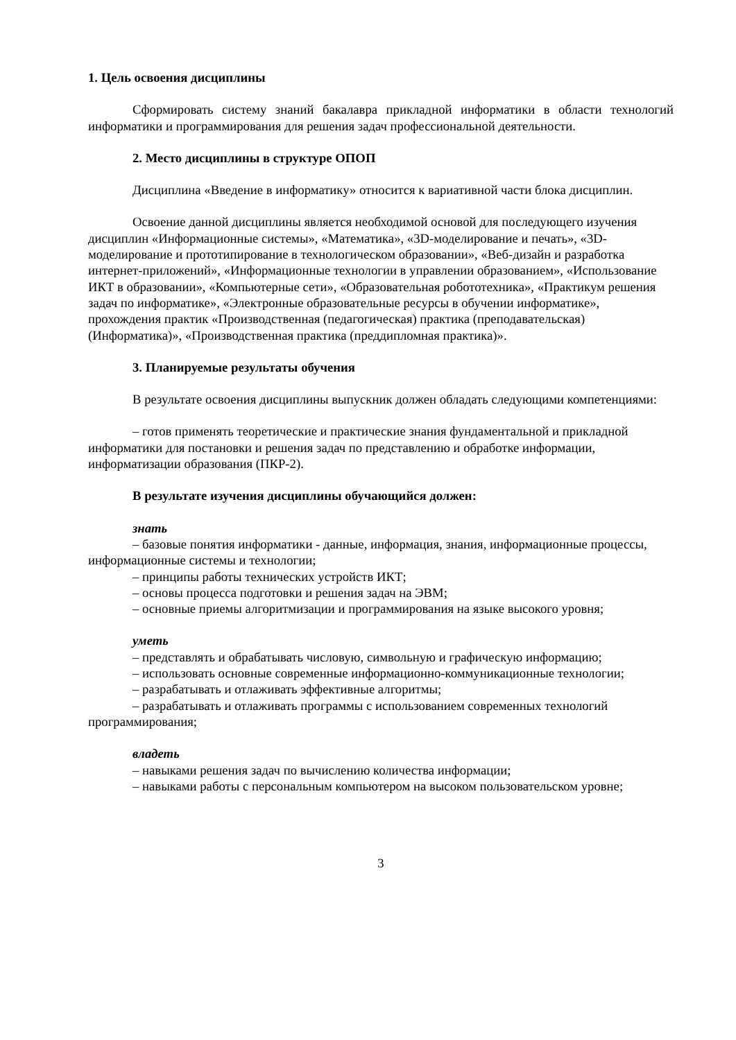1. Цель освоения дисциплины
Сформировать систему знаний бакалавра прикладной информатики в области технологий информатики и программирования для решения задач профессиональной деятельности.
2. Место дисциплины в структуре ОПОП
Дисциплина «Введение в информатику» относится к вариативной части блока дисциплин.
Освоение данной дисциплины является необходимой основой для последующего изучения дисциплин «Информационные системы», «Математика», «3D-моделирование и печать», «3D-моделирование и прототипирование в технологическом образовании», «Веб-дизайн и разработка интернет-приложений», «Информационные технологии в управлении образованием», «Использование ИКТ в образовании», «Компьютерные сети», «Образовательная робототехника», «Практикум решения задач по информатике», «Электронные образовательные ресурсы в обучении информатике», прохождения практик «Производственная (педагогическая) практика (преподавательская) (Информатика)», «Производственная практика (преддипломная практика)».
3. Планируемые результаты обучения
В результате освоения дисциплины выпускник должен обладать следующими компетенциями:
– готов применять теоретические и практические знания фундаментальной и прикладной информатики для постановки и решения задач по представлению и обработке информации, информатизации образования (ПКР-2).
В результате изучения дисциплины обучающийся должен:
знать
– базовые понятия информатики - данные, информация, знания, информационные процессы, информационные системы и технологии;
– принципы работы технических устройств ИКТ;
– основы процесса подготовки и решения задач на ЭВМ;
– основные приемы алгоритмизации и программирования на языке высокого уровня;
уметь
– представлять и обрабатывать числовую, символьную и графическую информацию;
– использовать основные современные информационно-коммуникационные технологии;
– разрабатывать и отлаживать эффективные алгоритмы;
– разрабатывать и отлаживать программы с использованием современных технологий программирования;
владеть
– навыками решения задач по вычислению количества информации;
– навыками работы с персональным компьютером на высоком пользовательском уровне;
3